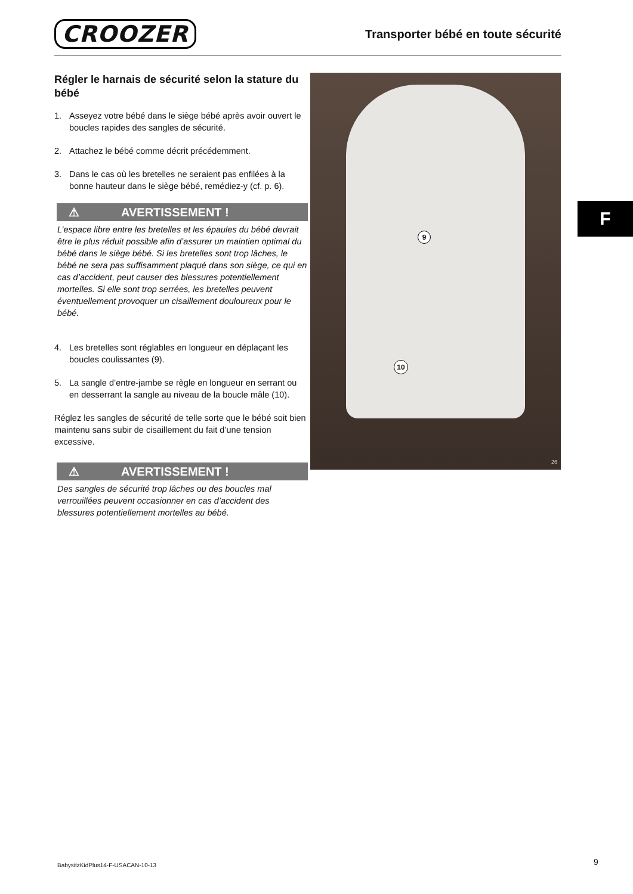CROOZER
Transporter bébé en toute sécurité
Régler le harnais de sécurité selon la stature du bébé
1. Asseyez votre bébé dans le siège bébé après avoir ouvert le boucles rapides des sangles de sécurité.
2. Attachez le bébé comme décrit précédemment.
3. Dans le cas où les bretelles ne seraient pas enfilées à la bonne hauteur dans le siège bébé, remédiez-y (cf. p. 6).
⚠ AVERTISSEMENT !
L’espace libre entre les bretelles et les épaules du bébé devrait être le plus réduit possible afin d’assurer un maintien optimal du bébé dans le siège bébé. Si les bretelles sont trop lâches, le bébé ne sera pas suffisamment plaqué dans son siège, ce qui en cas d’accident, peut causer des blessures potentiellement mortelles. Si elle sont trop serrées, les bretelles peuvent éventuellement provoquer un cisaillement douloureux pour le bébé.
4. Les bretelles sont réglables en longueur en déplaçant les boucles coulissantes (9).
5. La sangle d’entre-jambe se règle en longueur en serrant ou en desserrant la sangle au niveau de la boucle mâle (10).
Réglez les sangles de sécurité de telle sorte que le bébé soit bien maintenu sans subir de cisaillement du fait d’une tension excessive.
⚠ AVERTISSEMENT !
Des sangles de sécurité trop lâches ou des boucles mal verrouillées peuvent occasionner en cas d’accident des blessures potentiellement mortelles au bébé.
9
10
26
F
BabysitzKidPlus14-F-USACAN-10-13
9